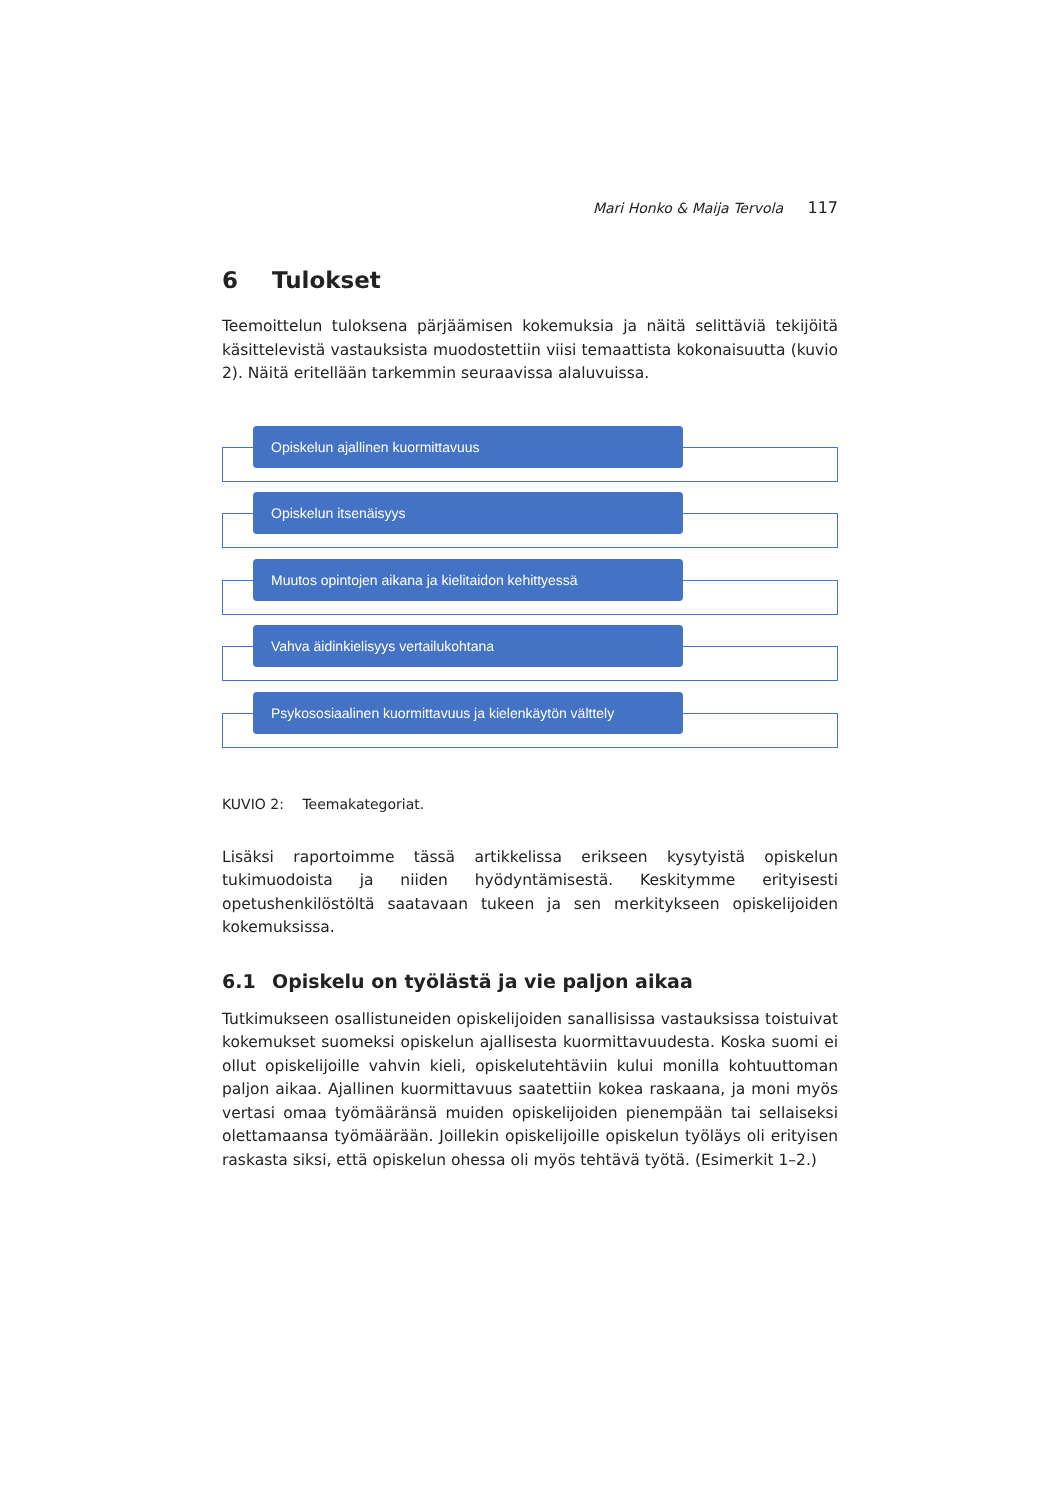Mari Honko & Maija Tervola 117
6 Tulokset
Teemoittelun tuloksena pärjäämisen kokemuksia ja näitä selittäviä tekijöitä käsittelevistä vastauksista muodostettiin viisi temaattista kokonaisuutta (kuvio 2). Näitä eritellään tarkemmin seuraavissa alaluvuissa.
Opiskelun ajallinen kuormittavuus
Opiskelun itsenäisyys
Muutos opintojen aikana ja kielitaidon kehittyessä
Vahva äidinkielisyys vertailukohtana
Psykososiaalinen kuormittavuus ja kielenkäytön välttely
KUVIO 2: Teemakategoriat.
Lisäksi raportoimme tässä artikkelissa erikseen kysytyistä opiskelun tukimuodoista ja niiden hyödyntämisestä. Keskitymme erityisesti opetushenkilöstöltä saatavaan tukeen ja sen merkitykseen opiskelijoiden kokemuksissa.
6.1 Opiskelu on työlästä ja vie paljon aikaa
Tutkimukseen osallistuneiden opiskelijoiden sanallisissa vastauksissa toistuivat kokemukset suomeksi opiskelun ajallisesta kuormittavuudesta. Koska suomi ei ollut opiskelijoille vahvin kieli, opiskelutehtäviin kului monilla kohtuuttoman paljon aikaa. Ajallinen kuormittavuus saatettiin kokea raskaana, ja moni myös vertasi omaa työmääränsä muiden opiskelijoiden pienempään tai sellaiseksi olettamaansa työmäärään. Joillekin opiskelijoille opiskelun työläys oli erityisen raskasta siksi, että opiskelun ohessa oli myös tehtävä työtä. (Esimerkit 1–2.)